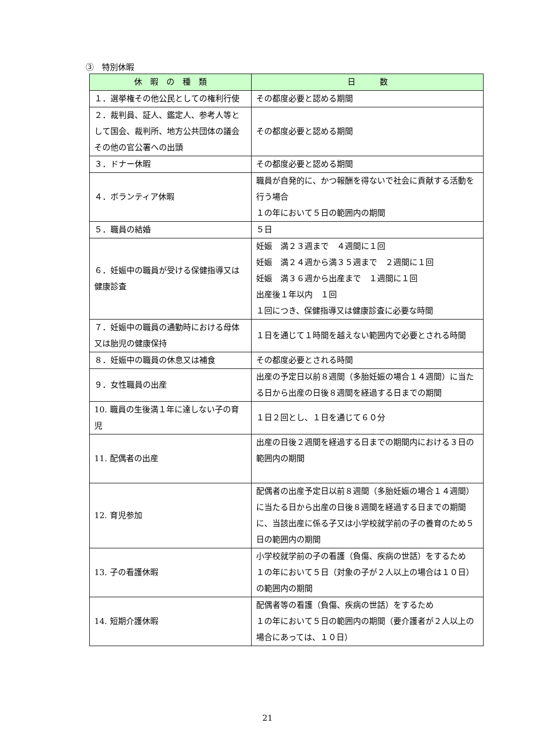③　特別休暇
| 休 暇 の 種 類 | 日 数 |
| --- | --- |
| １．選挙権その他公民としての権利行使 | その都度必要と認める期間 |
| ２．裁判員、証人、鑑定人、参考人等として国会、裁判所、地方公共団体の議会その他の官公署への出頭 | その都度必要と認める期間 |
| ３．ドナー休暇 | その都度必要と認める期間 |
| ４．ボランティア休暇 | 職員が自発的に、かつ報酬を得ないで社会に貢献する活動を行う場合 １の年において５日の範囲内の期間 |
| ５．職員の結婚 | ５日 |
| ６．妊娠中の職員が受ける保健指導又は健康診査 | 妊娠 満２３週まで ４週間に１回 妊娠 満２４週から満３５週まで ２週間に１回 妊娠 満３６週から出産まで １週間に１回 出産後１年以内 １回 １回につき、保健指導又は健康診査に必要な時間 |
| ７．妊娠中の職員の通勤時における母体又は胎児の健康保持 | １日を通じて１時間を越えない範囲内で必要とされる時間 |
| ８．妊娠中の職員の休息又は補食 | その都度必要とされる時間 |
| ９．女性職員の出産 | 出産の予定日以前８週間（多胎妊娠の場合１４週間）に当たる日から出産の日後８週間を経過する日までの期間 |
| 10. 職員の生後満１年に達しない子の育児 | １日２回とし、１日を通じて６０分 |
| 11. 配偶者の出産 | 出産の日後２週間を経過する日までの期間内における３日の範囲内の期間 |
| 12. 育児参加 | 配偶者の出産予定日以前８週間（多胎妊娠の場合１４週間）に当たる日から出産の日後８週間を経過する日までの期間に、当該出産に係る子又は小学校就学前の子の養育のため５日の範囲内の期間 |
| 13. 子の看護休暇 | 小学校就学前の子の看護（負傷、疾病の世話）をするため １の年において５日（対象の子が２人以上の場合は１０日）の範囲内の期間 |
| 14. 短期介護休暇 | 配偶者等の看護（負傷、疾病の世話）をするため １の年において５日の範囲内の期間（要介護者が２人以上の場合にあっては、１０日） |
21